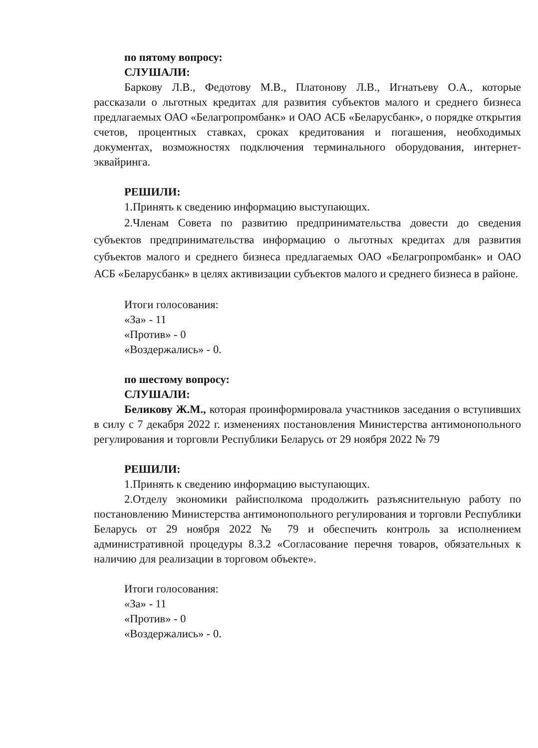по пятому вопросу:
СЛУШАЛИ:
Баркову Л.В., Федотову М.В., Платонову Л.В., Игнатьеву О.А., которые рассказали о льготных кредитах для развития субъектов малого и среднего бизнеса предлагаемых ОАО «Белагропромбанк» и ОАО АСБ «Беларусбанк», о порядке открытия счетов, процентных ставках, сроках кредитования и погашения, необходимых документах, возможностях подключения терминального оборудования, интернет-эквайринга.
РЕШИЛИ:
1.Принять к сведению информацию выступающих.
2.Членам Совета по развитию предпринимательства довести до сведения субъектов предпринимательства информацию о льготных кредитах для развития субъектов малого и среднего бизнеса предлагаемых ОАО «Белагропромбанк» и ОАО АСБ «Беларусбанк» в целях активизации субъектов малого и среднего бизнеса в районе.
Итоги голосования:
«За» - 11
«Против» - 0
«Воздержались» - 0.
по шестому вопросу:
СЛУШАЛИ:
Беликову Ж.М., которая проинформировала участников заседания о вступивших в силу с 7 декабря 2022 г. изменениях постановления Министерства антимонопольного регулирования и торговли Республики Беларусь от 29 ноября 2022 № 79
РЕШИЛИ:
1.Принять к сведению информацию выступающих.
2.Отделу экономики райисполкома продолжить разъяснительную работу по постановлению Министерства антимонопольного регулирования и торговли Республики Беларусь от 29 ноября 2022 № 79 и обеспечить контроль за исполнением административной процедуры 8.3.2 «Согласование перечня товаров, обязательных к наличию для реализации в торговом объекте».
Итоги голосования:
«За» - 11
«Против» - 0
«Воздержались» - 0.